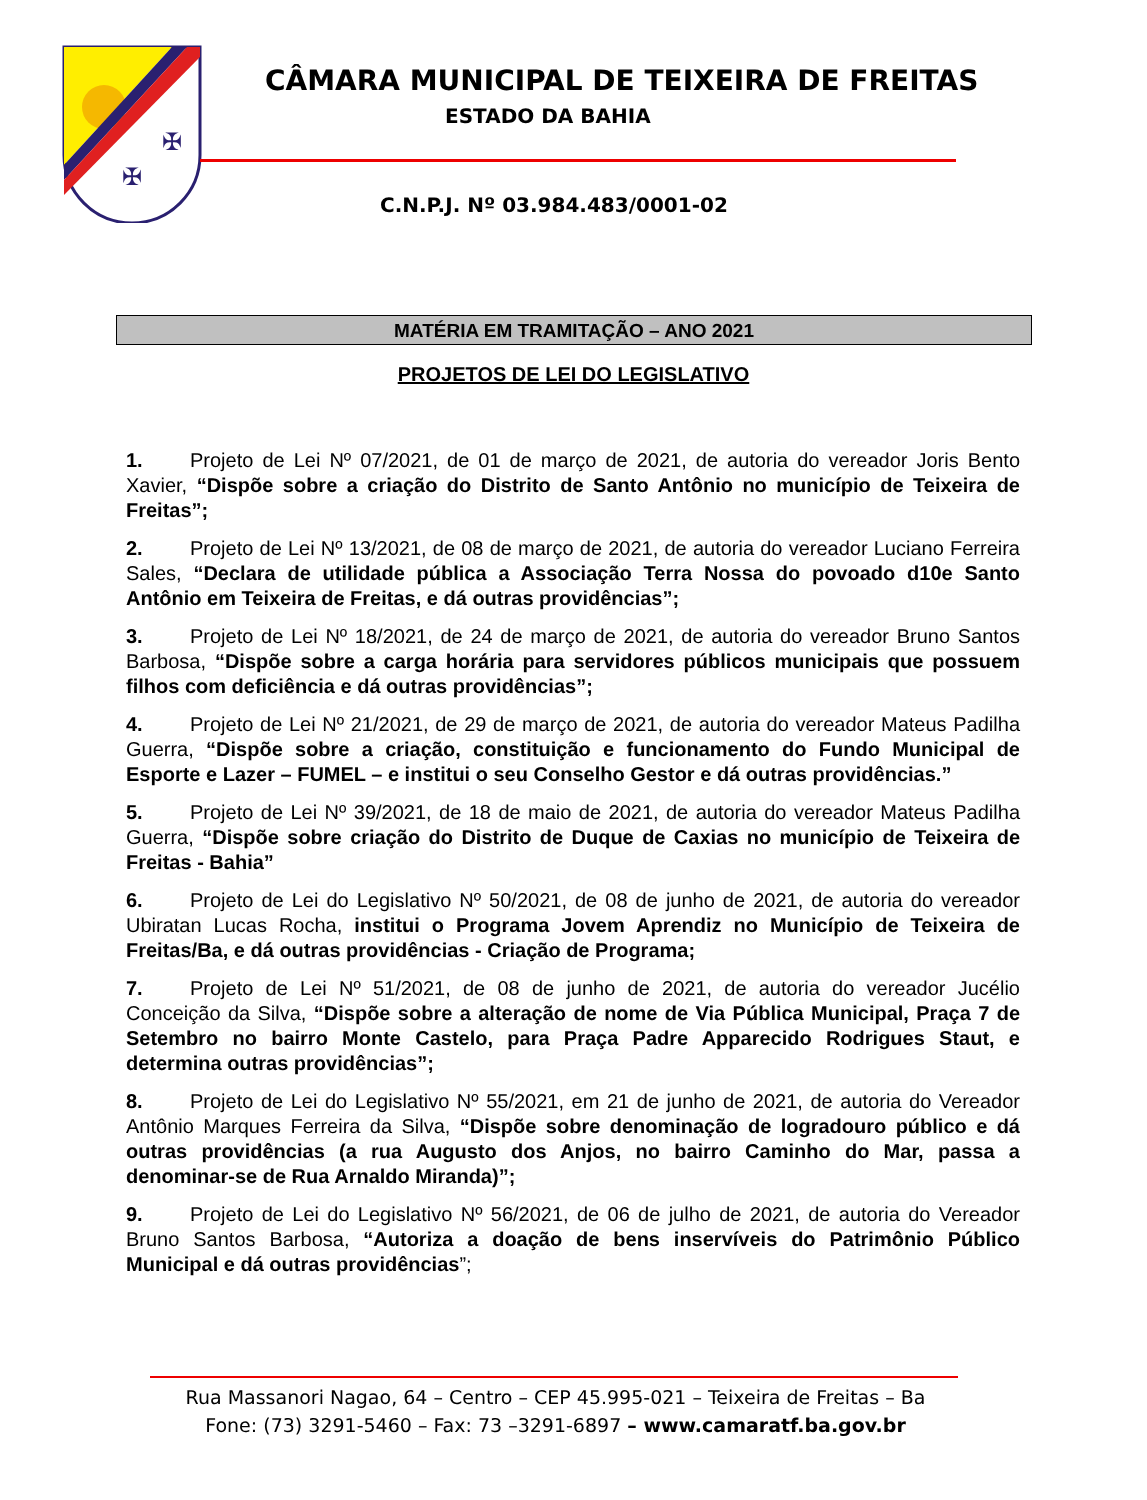✠
✠
CÂMARA MUNICIPAL DE TEIXEIRA DE FREITAS
ESTADO DA BAHIA
C.N.P.J. Nº 03.984.483/0001-02
MATÉRIA EM TRAMITAÇÃO – ANO 2021
PROJETOS DE LEI DO LEGISLATIVO
1. Projeto de Lei Nº 07/2021, de 01 de março de 2021, de autoria do vereador Joris Bento Xavier, “Dispõe sobre a criação do Distrito de Santo Antônio no município de Teixeira de Freitas”;
2. Projeto de Lei Nº 13/2021, de 08 de março de 2021, de autoria do vereador Luciano Ferreira Sales, “Declara de utilidade pública a Associação Terra Nossa do povoado d10e Santo Antônio em Teixeira de Freitas, e dá outras providências”;
3. Projeto de Lei Nº 18/2021, de 24 de março de 2021, de autoria do vereador Bruno Santos Barbosa, “Dispõe sobre a carga horária para servidores públicos municipais que possuem filhos com deficiência e dá outras providências”;
4. Projeto de Lei Nº 21/2021, de 29 de março de 2021, de autoria do vereador Mateus Padilha Guerra, “Dispõe sobre a criação, constituição e funcionamento do Fundo Municipal de Esporte e Lazer – FUMEL – e institui o seu Conselho Gestor e dá outras providências.”
5. Projeto de Lei Nº 39/2021, de 18 de maio de 2021, de autoria do vereador Mateus Padilha Guerra, “Dispõe sobre criação do Distrito de Duque de Caxias no município de Teixeira de Freitas - Bahia”
6. Projeto de Lei do Legislativo Nº 50/2021, de 08 de junho de 2021, de autoria do vereador Ubiratan Lucas Rocha, institui o Programa Jovem Aprendiz no Município de Teixeira de Freitas/Ba, e dá outras providências - Criação de Programa;
7. Projeto de Lei Nº 51/2021, de 08 de junho de 2021, de autoria do vereador Jucélio Conceição da Silva, “Dispõe sobre a alteração de nome de Via Pública Municipal, Praça 7 de Setembro no bairro Monte Castelo, para Praça Padre Apparecido Rodrigues Staut, e determina outras providências”;
8. Projeto de Lei do Legislativo Nº 55/2021, em 21 de junho de 2021, de autoria do Vereador Antônio Marques Ferreira da Silva, “Dispõe sobre denominação de logradouro público e dá outras providências (a rua Augusto dos Anjos, no bairro Caminho do Mar, passa a denominar-se de Rua Arnaldo Miranda)”;
9. Projeto de Lei do Legislativo Nº 56/2021, de 06 de julho de 2021, de autoria do Vereador Bruno Santos Barbosa, “Autoriza a doação de bens inservíveis do Patrimônio Público Municipal e dá outras providências”;
Rua Massanori Nagao, 64 – Centro – CEP 45.995-021 – Teixeira de Freitas – Ba
Fone: (73) 3291-5460 – Fax: 73 –3291-6897 – www.camaratf.ba.gov.br